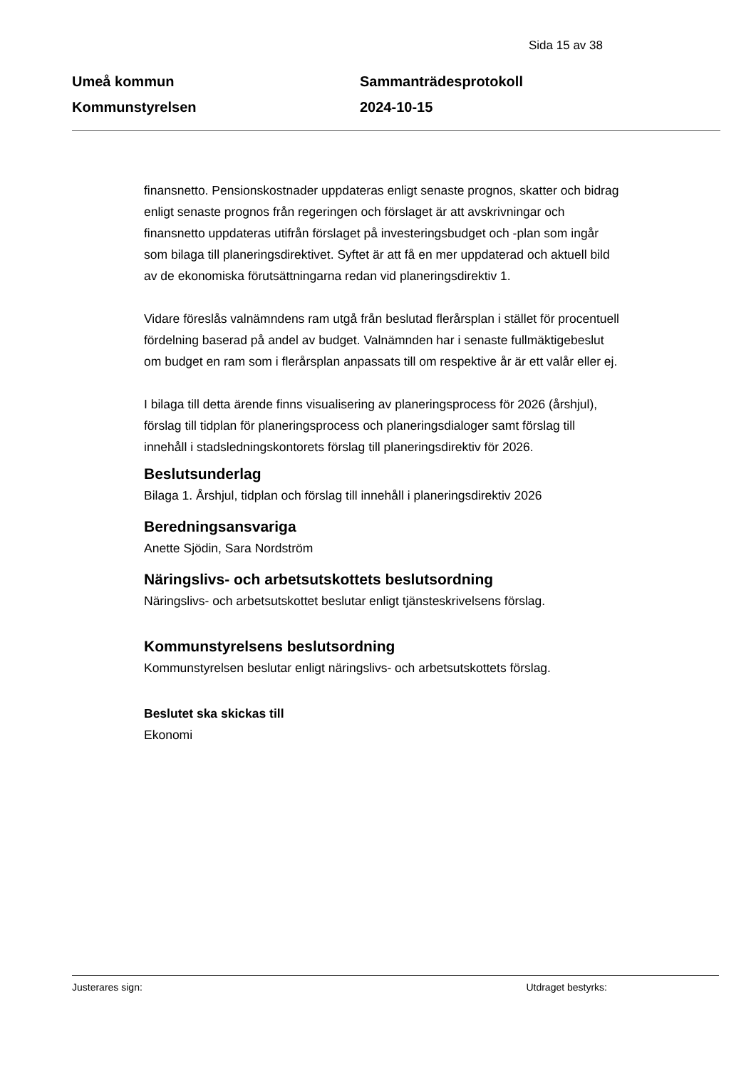Sida 15 av 38
Umeå kommun
Kommunstyrelsen
Sammanträdesprotokoll
2024-10-15
finansnetto. Pensionskostnader uppdateras enligt senaste prognos, skatter och bidrag enligt senaste prognos från regeringen och förslaget är att avskrivningar och finansnetto uppdateras utifrån förslaget på investeringsbudget och -plan som ingår som bilaga till planeringsdirektivet. Syftet är att få en mer uppdaterad och aktuell bild av de ekonomiska förutsättningarna redan vid planeringsdirektiv 1.
Vidare föreslås valnämndens ram utgå från beslutad flerårsplan i stället för procentuell fördelning baserad på andel av budget. Valnämnden har i senaste fullmäktigebeslut om budget en ram som i flerårsplan anpassats till om respektive år är ett valår eller ej.
I bilaga till detta ärende finns visualisering av planeringsprocess för 2026 (årshjul), förslag till tidplan för planeringsprocess och planeringsdialoger samt förslag till innehåll i stadsledningskontorets förslag till planeringsdirektiv för 2026.
Beslutsunderlag
Bilaga 1. Årshjul, tidplan och förslag till innehåll i planeringsdirektiv 2026
Beredningsansvariga
Anette Sjödin, Sara Nordström
Näringslivs- och arbetsutskottets beslutsordning
Näringslivs- och arbetsutskottet beslutar enligt tjänsteskrivelsens förslag.
Kommunstyrelsens beslutsordning
Kommunstyrelsen beslutar enligt näringslivs- och arbetsutskottets förslag.
Beslutet ska skickas till
Ekonomi
Justerares sign: Utdraget bestyrks: